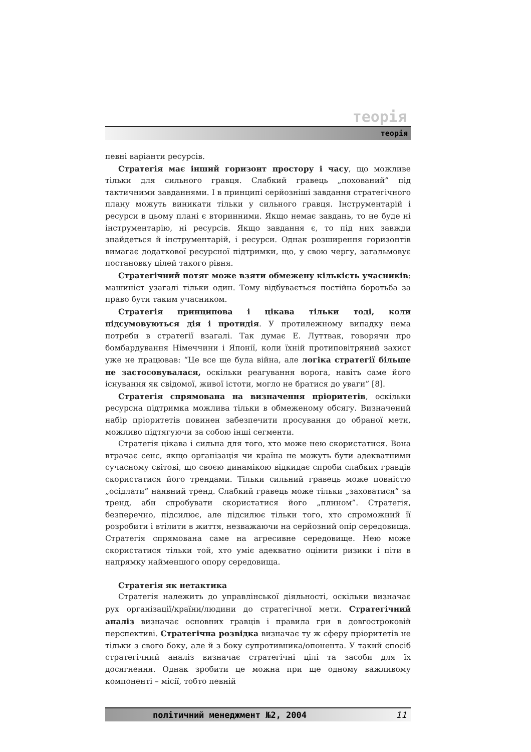теорія
теорія
певні варіанти ресурсів.
Стратегія має інший горизонт простору і часу, що можливе тільки для сильного гравця. Слабкий гравець „похований” під тактичними завданнями. І в принципі серйозніші завдання стратегічного плану можуть виникати тільки у сильного гравця. Інструментарій і ресурси в цьому плані є вторинними. Якщо немає завдань, то не буде ні інструментарію, ні ресурсів. Якщо завдання є, то під них завжди знайдеться й інструментарій, і ресурси. Однак розширення горизонтів вимагає додаткової ресурсної підтримки, що, у свою чергу, загальмовує постановку цілей такого рівня.
Стратегічний потяг може взяти обмежену кількість учасників: машиніст узагалі тільки один. Тому відбувається постійна боротьба за право бути таким учасником.
Стратегія принципова і цікава тільки тоді, коли підсумовуються дія і протидія. У протилежному випадку нема потреби в стратегії взагалі. Так думає Е. Луттвак, говорячи про бомбардування Німеччини і Японії, коли їхній протиповітряний захист уже не працював: “Це все ще була війна, але логіка стратегії більше не застосовувалася, оскільки реагування ворога, навіть саме його існування як свідомої, живої істоти, могло не братися до уваги” [8].
Стратегія спрямована на визначення пріоритетів, оскільки ресурсна підтримка можлива тільки в обмеженому обсягу. Визначений набір пріоритетів повинен забезпечити просування до обраної мети, можливо підтягуючи за собою інші сегменти.
Стратегія цікава і сильна для того, хто може нею скористатися. Вона втрачає сенс, якщо організація чи країна не можуть бути адекватними сучасному світові, що своєю динамікою відкидає спроби слабких гравців скористатися його трендами. Тільки сильний гравець може повністю „осідлати” наявний тренд. Слабкий гравець може тільки „заховатися” за тренд, аби спробувати скористатися його „плином”. Стратегія, безперечно, підсилює, але підсилює тільки того, хто спроможний її розробити і втілити в життя, незважаючи на серйозний опір середовища. Стратегія спрямована саме на агресивне середовище. Нею може скористатися тільки той, хто уміє адекватно оцінити ризики і піти в напрямку найменшого опору середовища.
Стратегія як нетактика
Стратегія належить до управлінської діяльності, оскільки визначає рух організації/країни/людини до стратегічної мети. Стратегічний аналіз визначає основних гравців і правила гри в довгостроковій перспективі. Стратегічна розвідка визначає ту ж сферу пріоритетів не тільки з свого боку, але й з боку супротивника/опонента. У такий спосіб стратегічний аналіз визначає стратегічні цілі та засоби для їх досягнення. Однак зробити це можна при ще одному важливому компоненті – місії, тобто певній
політичний менеджмент №2, 2004 11